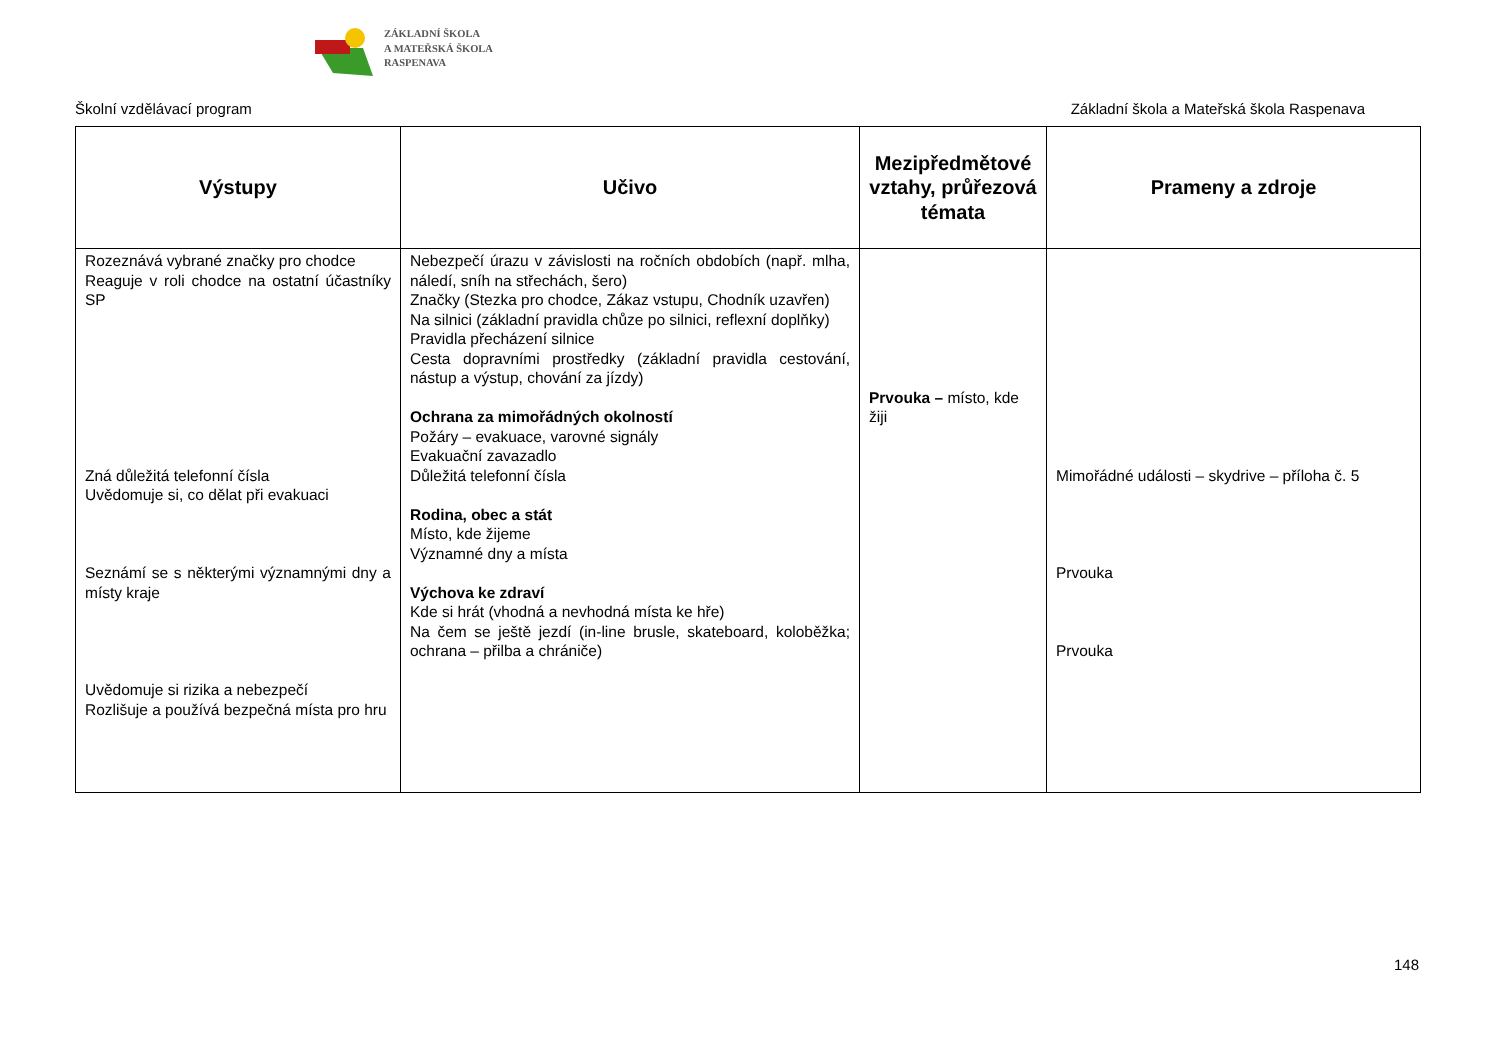ZÁKLADNÍ ŠKOLA
A MATEŘSKÁ ŠKOLA
RASPENAVA
Školní vzdělávací program Základní škola a Mateřská škola Raspenava
| Výstupy | Učivo | Mezipředmětové vztahy, průřezová témata | Prameny a zdroje |
| --- | --- | --- | --- |
| Rozeznává vybrané značky pro chodce Reaguje v roli chodce na ostatní účastníky SP Zná důležitá telefonní čísla Uvědomuje si, co dělat při evakuaci Seznámí se s některými významnými dny a místy kraje Uvědomuje si rizika a nebezpečí Rozlišuje a používá bezpečná místa pro hru | Nebezpečí úrazu v závislosti na ročních obdobích (např. mlha, náledí, sníh na střechách, šero) Značky (Stezka pro chodce, Zákaz vstupu, Chodník uzavřen) Na silnici (základní pravidla chůze po silnici, reflexní doplňky) Pravidla přecházení silnice Cesta dopravními prostředky (základní pravidla cestování, nástup a výstup, chování za jízdy) Ochrana za mimořádných okolností Požáry – evakuace, varovné signály Evakuační zavazadlo Důležitá telefonní čísla Rodina, obec a stát Místo, kde žijeme Významné dny a místa Výchova ke zdraví Kde si hrát (vhodná a nevhodná místa ke hře) Na čem se ještě jezdí (in-line brusle, skateboard, koloběžka; ochrana – přilba a chrániče) | Prvouka – místo, kde žiji | Mimořádné události – skydrive – příloha č. 5 Prvouka Prvouka |
148